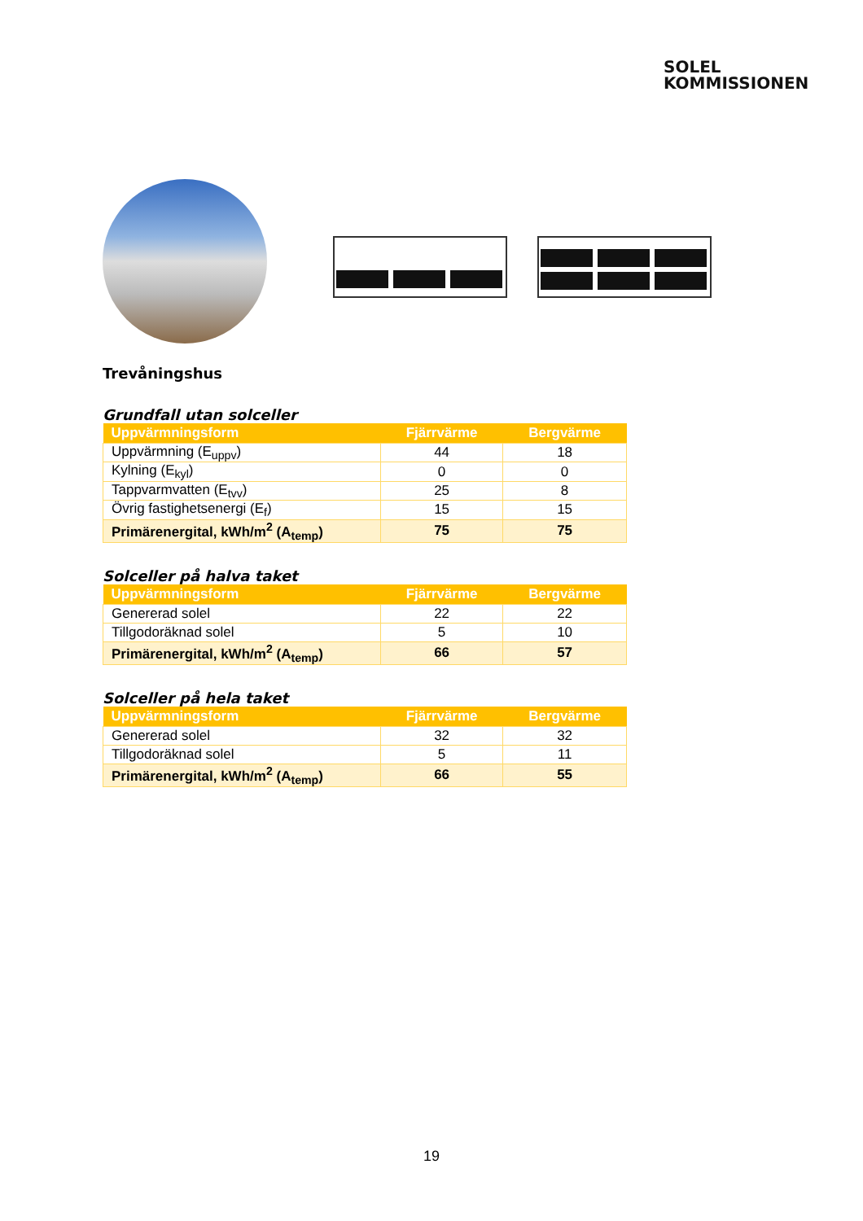SOLEL
KOMMISSIONEN
Trevåningshus
Grundfall utan solceller
| Uppvärmningsform | Fjärrvärme | Bergvärme |
| --- | --- | --- |
| Uppvärmning (E<sub>uppv</sub>) | 44 | 18 |
| Kylning (E<sub>kyl</sub>) | 0 | 0 |
| Tappvarmvatten (E<sub>tvv</sub>) | 25 | 8 |
| Övrig fastighetsenergi (E<sub>f</sub>) | 15 | 15 |
| Primärenergital, kWh/m<sup>2</sup> (A<sub>temp</sub>) | 75 | 75 |
Solceller på halva taket
| Uppvärmningsform | Fjärrvärme | Bergvärme |
| --- | --- | --- |
| Genererad solel | 22 | 22 |
| Tillgodoräknad solel | 5 | 10 |
| Primärenergital, kWh/m<sup>2</sup> (A<sub>temp</sub>) | 66 | 57 |
Solceller på hela taket
| Uppvärmningsform | Fjärrvärme | Bergvärme |
| --- | --- | --- |
| Genererad solel | 32 | 32 |
| Tillgodoräknad solel | 5 | 11 |
| Primärenergital, kWh/m<sup>2</sup> (A<sub>temp</sub>) | 66 | 55 |
19